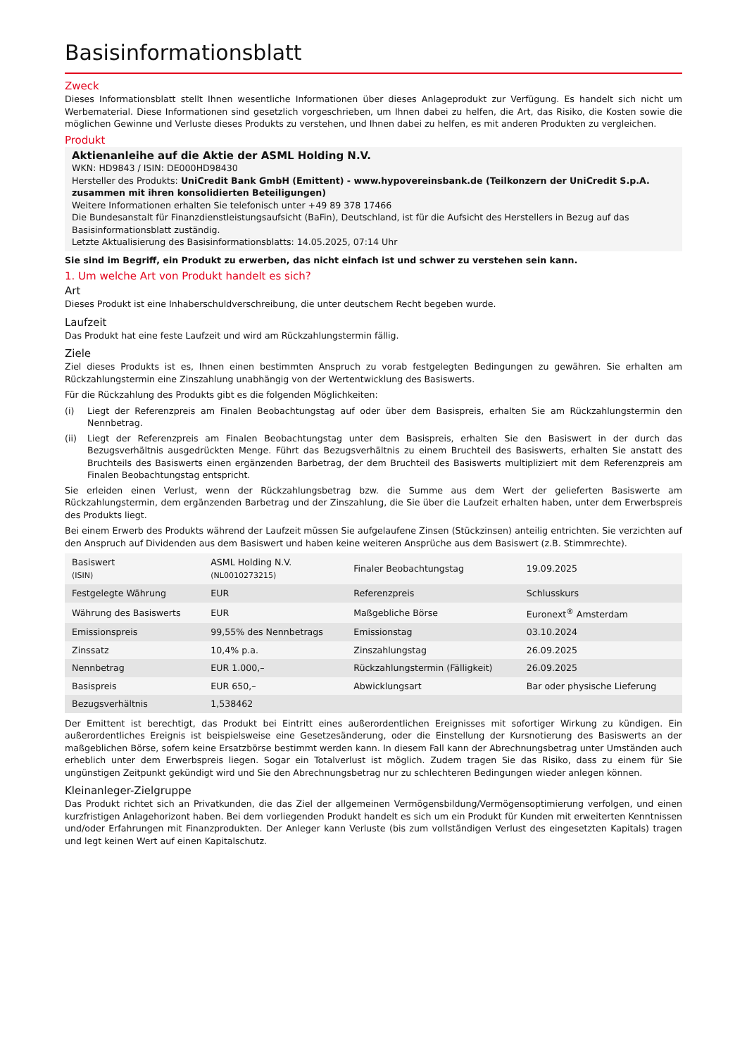Basisinformationsblatt
Zweck
Dieses Informationsblatt stellt Ihnen wesentliche Informationen über dieses Anlageprodukt zur Verfügung. Es handelt sich nicht um Werbematerial. Diese Informationen sind gesetzlich vorgeschrieben, um Ihnen dabei zu helfen, die Art, das Risiko, die Kosten sowie die möglichen Gewinne und Verluste dieses Produkts zu verstehen, und Ihnen dabei zu helfen, es mit anderen Produkten zu vergleichen.
Produkt
Aktienanleihe auf die Aktie der ASML Holding N.V.
WKN: HD9843 / ISIN: DE000HD98430
Hersteller des Produkts: UniCredit Bank GmbH (Emittent) - www.hypovereinsbank.de (Teilkonzern der UniCredit S.p.A. zusammen mit ihren konsolidierten Beteiligungen)
Weitere Informationen erhalten Sie telefonisch unter +49 89 378 17466
Die Bundesanstalt für Finanzdienstleistungsaufsicht (BaFin), Deutschland, ist für die Aufsicht des Herstellers in Bezug auf das Basisinformationsblatt zuständig.
Letzte Aktualisierung des Basisinformationsblatts: 14.05.2025, 07:14 Uhr
Sie sind im Begriff, ein Produkt zu erwerben, das nicht einfach ist und schwer zu verstehen sein kann.
1. Um welche Art von Produkt handelt es sich?
Art
Dieses Produkt ist eine Inhaberschuldverschreibung, die unter deutschem Recht begeben wurde.
Laufzeit
Das Produkt hat eine feste Laufzeit und wird am Rückzahlungstermin fällig.
Ziele
Ziel dieses Produkts ist es, Ihnen einen bestimmten Anspruch zu vorab festgelegten Bedingungen zu gewähren. Sie erhalten am Rückzahlungstermin eine Zinszahlung unabhängig von der Wertentwicklung des Basiswerts.
Für die Rückzahlung des Produkts gibt es die folgenden Möglichkeiten:
(i) Liegt der Referenzpreis am Finalen Beobachtungstag auf oder über dem Basispreis, erhalten Sie am Rückzahlungstermin den Nennbetrag.
(ii) Liegt der Referenzpreis am Finalen Beobachtungstag unter dem Basispreis, erhalten Sie den Basiswert in der durch das Bezugsverhältnis ausgedrückten Menge. Führt das Bezugsverhältnis zu einem Bruchteil des Basiswerts, erhalten Sie anstatt des Bruchteils des Basiswerts einen ergänzenden Barbetrag, der dem Bruchteil des Basiswerts multipliziert mit dem Referenzpreis am Finalen Beobachtungstag entspricht.
Sie erleiden einen Verlust, wenn der Rückzahlungsbetrag bzw. die Summe aus dem Wert der gelieferten Basiswerte am Rückzahlungstermin, dem ergänzenden Barbetrag und der Zinszahlung, die Sie über die Laufzeit erhalten haben, unter dem Erwerbspreis des Produkts liegt.
Bei einem Erwerb des Produkts während der Laufzeit müssen Sie aufgelaufene Zinsen (Stückzinsen) anteilig entrichten. Sie verzichten auf den Anspruch auf Dividenden aus dem Basiswert und haben keine weiteren Ansprüche aus dem Basiswert (z.B. Stimmrechte).
| Basiswert (ISIN) | ASML Holding N.V. (NL0010273215) | Finaler Beobachtungstag | 19.09.2025 |
| Festgelegte Währung | EUR | Referenzpreis | Schlusskurs |
| Währung des Basiswerts | EUR | Maßgebliche Börse | Euronext<sup>®</sup> Amsterdam |
| Emissionspreis | 99,55% des Nennbetrags | Emissionstag | 03.10.2024 |
| Zinssatz | 10,4% p.a. | Zinszahlungstag | 26.09.2025 |
| Nennbetrag | EUR 1.000,– | Rückzahlungstermin (Fälligkeit) | 26.09.2025 |
| Basispreis | EUR 650,– | Abwicklungsart | Bar oder physische Lieferung |
| Bezugsverhältnis | 1,538462 | | |
Der Emittent ist berechtigt, das Produkt bei Eintritt eines außerordentlichen Ereignisses mit sofortiger Wirkung zu kündigen. Ein außerordentliches Ereignis ist beispielsweise eine Gesetzesänderung, oder die Einstellung der Kursnotierung des Basiswerts an der maßgeblichen Börse, sofern keine Ersatzbörse bestimmt werden kann. In diesem Fall kann der Abrechnungsbetrag unter Umständen auch erheblich unter dem Erwerbspreis liegen. Sogar ein Totalverlust ist möglich. Zudem tragen Sie das Risiko, dass zu einem für Sie ungünstigen Zeitpunkt gekündigt wird und Sie den Abrechnungsbetrag nur zu schlechteren Bedingungen wieder anlegen können.
Kleinanleger-Zielgruppe
Das Produkt richtet sich an Privatkunden, die das Ziel der allgemeinen Vermögensbildung/Vermögensoptimierung verfolgen, und einen kurzfristigen Anlagehorizont haben. Bei dem vorliegenden Produkt handelt es sich um ein Produkt für Kunden mit erweiterten Kenntnissen und/oder Erfahrungen mit Finanzprodukten. Der Anleger kann Verluste (bis zum vollständigen Verlust des eingesetzten Kapitals) tragen und legt keinen Wert auf einen Kapitalschutz.